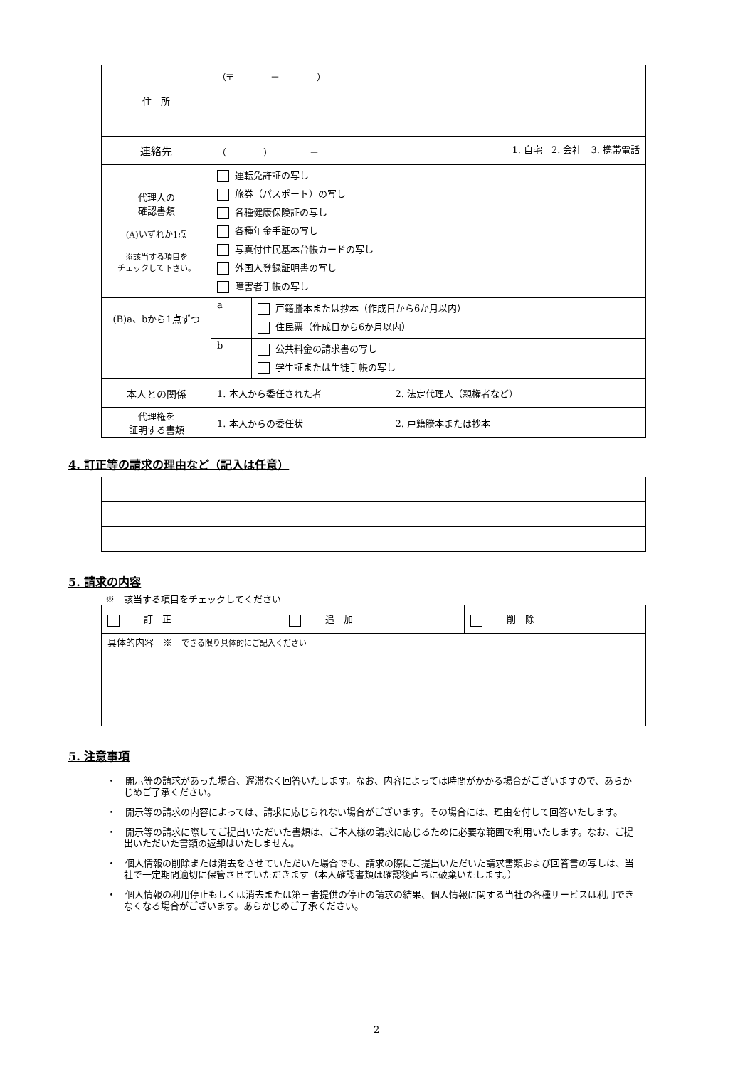| 住 所 | （〒 － ） | |
| 連絡先 | （ ） － 1. 自宅 2. 会社 3. 携帯電話 | |
| 代理人の 確認書類 (A)いずれか1点 ※該当する項目を チェックして下さい。 | 運転免許証の写し 旅券（パスポート）の写し 各種健康保険証の写し 各種年金手証の写し 写真付住民基本台帳カードの写し 外国人登録証明書の写し 障害者手帳の写し | |
| (B)a、bから1点ずつ | a | 戸籍謄本または抄本（作成日から6か月以内） 住民票（作成日から6か月以内） |
| | b | 公共料金の請求書の写し 学生証または生徒手帳の写し |
| 本人との関係 | 1. 本人から委任された者 2. 法定代理人（親権者など） | |
| 代理権を 証明する書類 | 1. 本人からの委任状 2. 戸籍謄本または抄本 | |
4. 訂正等の請求の理由など（記入は任意）
5. 請求の内容
※　該当する項目をチェックしてください
| 訂 正 | 追 加 | 削 除 |
| 具体的内容 ※ できる限り具体的にご記入ください | | |
5. 注意事項
・　開示等の請求があった場合、遅滞なく回答いたします。なお、内容によっては時間がかかる場合がございますので、あらかじめご了承ください。
・　開示等の請求の内容によっては、請求に応じられない場合がございます。その場合には、理由を付して回答いたします。
・　開示等の請求に際してご提出いただいた書類は、ご本人様の請求に応じるために必要な範囲で利用いたします。なお、ご提出いただいた書類の返却はいたしません。
・　個人情報の削除または消去をさせていただいた場合でも、請求の際にご提出いただいた請求書類および回答書の写しは、当社で一定期間適切に保管させていただきます（本人確認書類は確認後直ちに破棄いたします。）
・　個人情報の利用停止もしくは消去または第三者提供の停止の請求の結果、個人情報に関する当社の各種サービスは利用できなくなる場合がございます。あらかじめご了承ください。
2